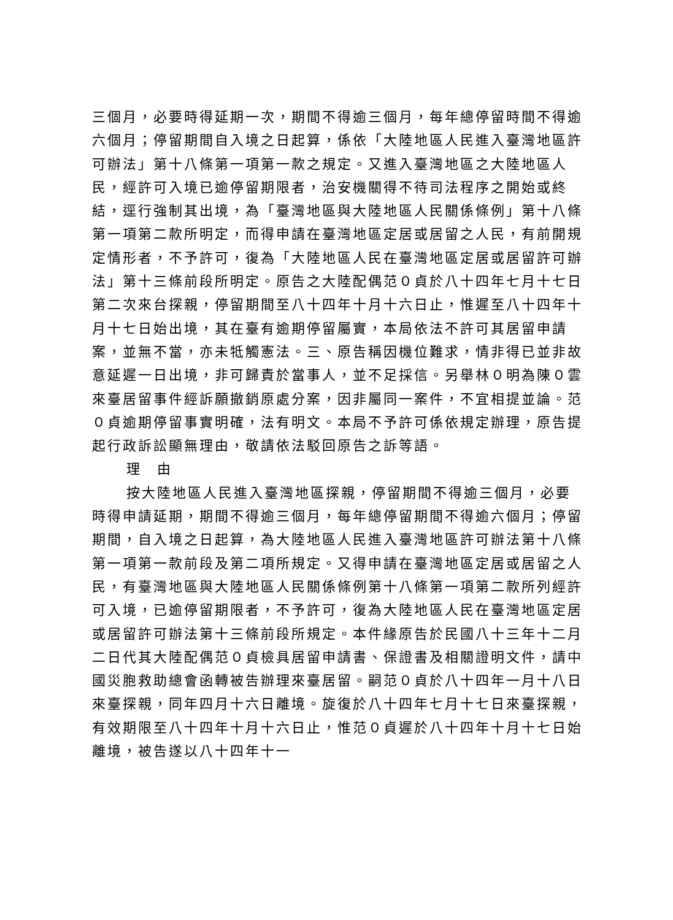三個月，必要時得延期一次，期間不得逾三個月，每年總停留時間不得逾六個月；停留期間自入境之日起算，係依「大陸地區人民進入臺灣地區許可辦法」第十八條第一項第一款之規定。又進入臺灣地區之大陸地區人民，經許可入境已逾停留期限者，治安機關得不待司法程序之開始或終結，逕行強制其出境，為「臺灣地區與大陸地區人民關係條例」第十八條第一項第二款所明定，而得申請在臺灣地區定居或居留之人民，有前開規定情形者，不予許可，復為「大陸地區人民在臺灣地區定居或居留許可辦法」第十三條前段所明定。原告之大陸配偶范０貞於八十四年七月十七日第二次來台探親，停留期間至八十四年十月十六日止，惟遲至八十四年十月十七日始出境，其在臺有逾期停留屬實，本局依法不許可其居留申請案，並無不當，亦未牴觸憲法。三、原告稱因機位難求，情非得已並非故意延遲一日出境，非可歸責於當事人，並不足採信。另舉林０明為陳０雲來臺居留事件經訴願撤銷原處分案，因非屬同一案件，不宜相提並論。范０貞逾期停留事實明確，法有明文。本局不予許可係依規定辦理，原告提起行政訴訟顯無理由，敬請依法駁回原告之訴等語。
理　由
按大陸地區人民進入臺灣地區探親，停留期間不得逾三個月，必要時得申請延期，期間不得逾三個月，每年總停留期間不得逾六個月；停留期間，自入境之日起算，為大陸地區人民進入臺灣地區許可辦法第十八條第一項第一款前段及第二項所規定。又得申請在臺灣地區定居或居留之人民，有臺灣地區與大陸地區人民關係條例第十八條第一項第二款所列經許可入境，已逾停留期限者，不予許可，復為大陸地區人民在臺灣地區定居或居留許可辦法第十三條前段所規定。本件緣原告於民國八十三年十二月二日代其大陸配偶范０貞檢具居留申請書、保證書及相關證明文件，請中國災胞救助總會函轉被告辦理來臺居留。嗣范０貞於八十四年一月十八日來臺探親，同年四月十六日離境。旋復於八十四年七月十七日來臺探親，有效期限至八十四年十月十六日止，惟范０貞遲於八十四年十月十七日始離境，被告遂以八十四年十一